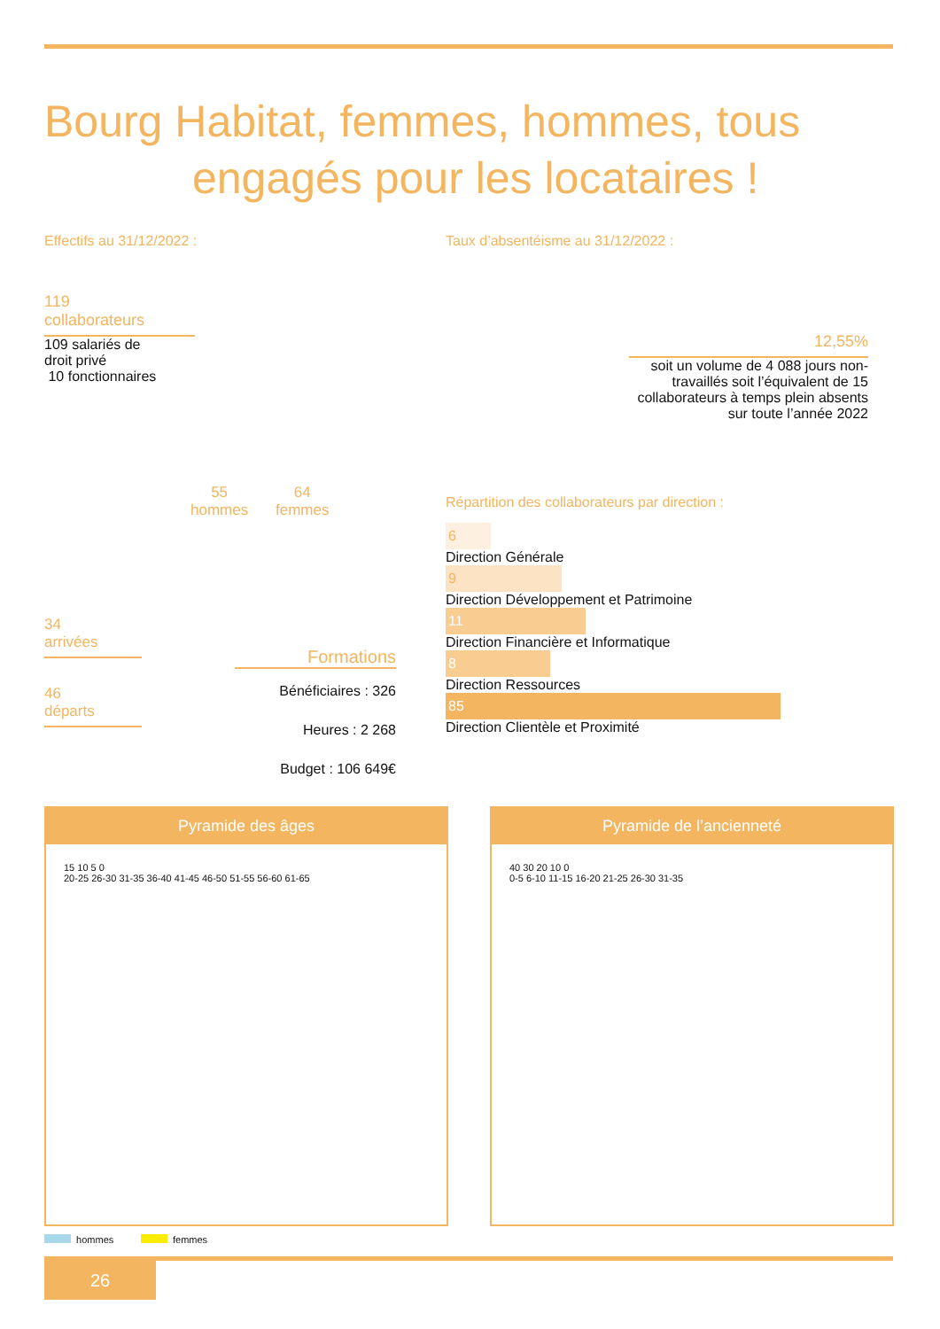Bourg Habitat, femmes, hommes, tous
engagés pour les locataires !
Effectifs au 31/12/2022 :
119
collaborateurs
109 salariés de
droit privé
10 fonctionnaires
55
hommes
64
femmes
34
arrivées
46
départs
Formations
Bénéficiaires : 326
Heures : 2 268
Budget : 106 649€
Taux d’absentéisme au 31/12/2022 :
12,55%
soit un volume de 4 088 jours non-travaillés soit l’équivalent de 15 collaborateurs à temps plein absents sur toute l’année 2022
Répartition des collaborateurs par direction :
6
Direction Générale
9
Direction Développement et Patrimoine
11
Direction Financière et Informatique
8
Direction Ressources
85
Direction Clientèle et Proximité
Pyramide des âges
15 10 5 0
20-25 26-30 31-35 36-40 41-45 46-50 51-55 56-60 61-65
Pyramide de l’ancienneté
40 30 20 10 0
0-5 6-10 11-15 16-20 21-25 26-30 31-35
hommes femmes
26